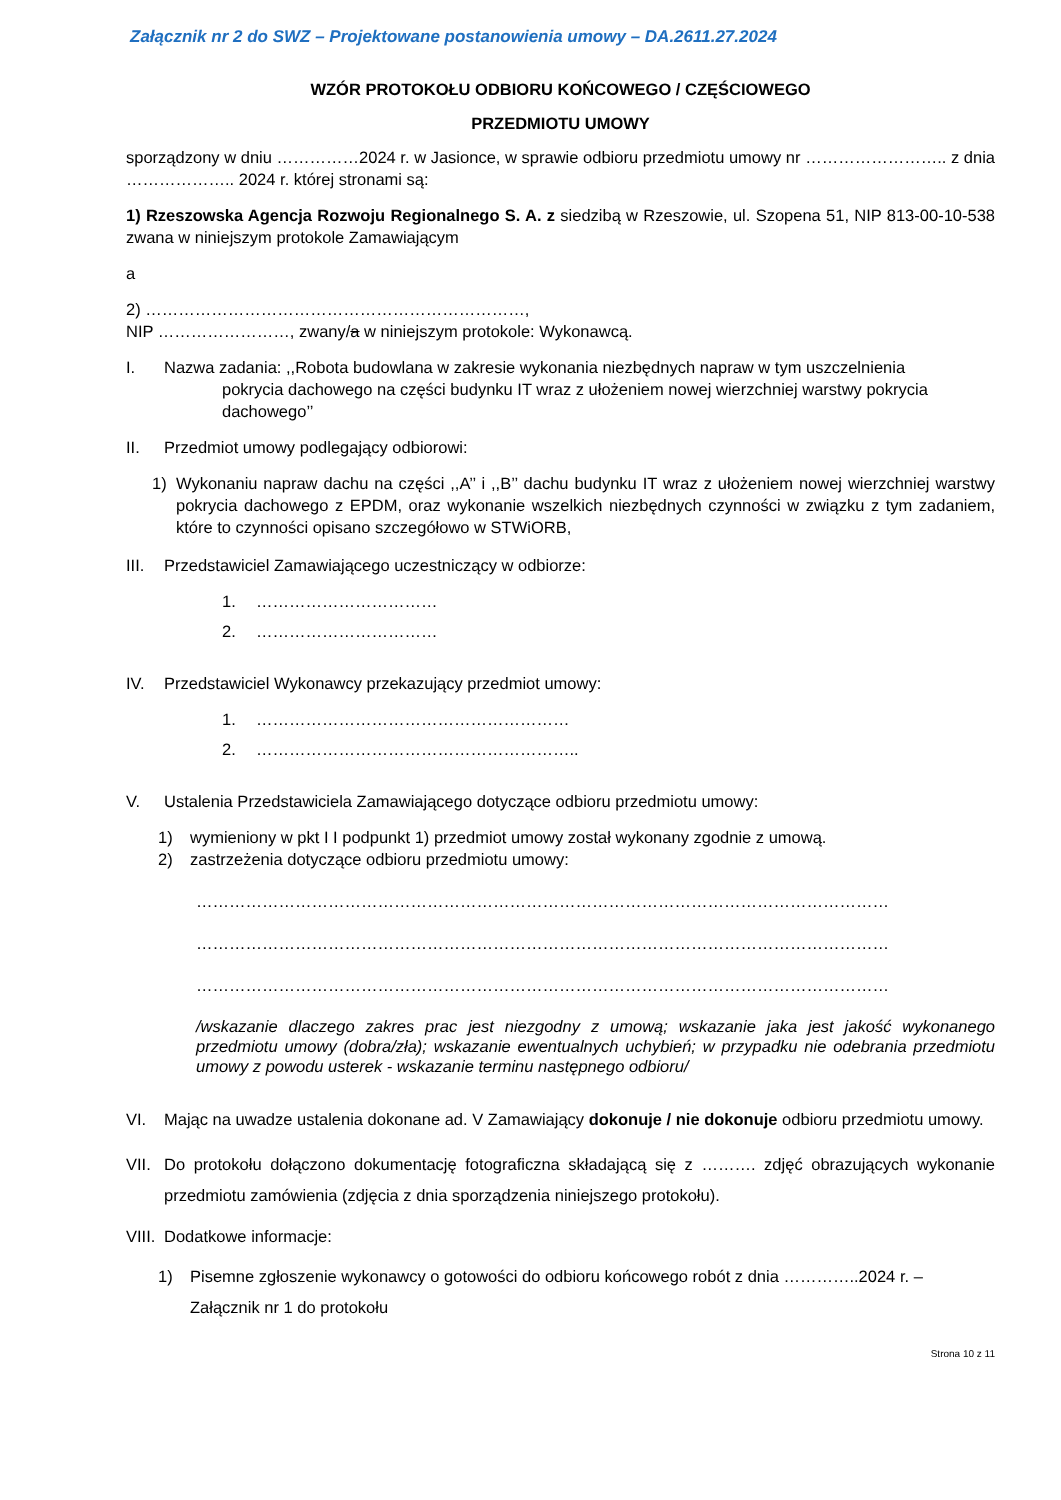Załącznik nr 2 do SWZ – Projektowane postanowienia umowy – DA.2611.27.2024
WZÓR PROTOKOŁU ODBIORU KOŃCOWEGO / CZĘŚCIOWEGO
PRZEDMIOTU UMOWY
sporządzony w dniu ……………2024 r. w Jasionce, w sprawie odbioru przedmiotu umowy nr …………………….. z dnia ……………….. 2024 r. której stronami są:
1) Rzeszowska Agencja Rozwoju Regionalnego S. A. z siedzibą w Rzeszowie, ul. Szopena 51, NIP 813-00-10-538 zwana w niniejszym protokole Zamawiającym
a
2) ……………………………………………………………,
NIP ……………………, zwany/a w niniejszym protokole: Wykonawcą.
I. Nazwa zadania: ,,Robota budowlana w zakresie wykonania niezbędnych napraw w tym uszczelnienia
pokrycia dachowego na części budynku IT wraz z ułożeniem nowej wierzchniej warstwy pokrycia dachowego’’
II. Przedmiot umowy podlegający odbiorowi:
1) Wykonaniu napraw dachu na części ,,A’’ i ,,B’’ dachu budynku IT wraz z ułożeniem nowej wierzchniej warstwy pokrycia dachowego z EPDM, oraz wykonanie wszelkich niezbędnych czynności w związku z tym zadaniem, które to czynności opisano szczegółowo w STWiORB,
III.
Przedstawiciel Zamawiającego uczestniczący w odbiorze:
1. ……………………………
2. ……………………………
IV. Przedstawiciel Wykonawcy przekazujący przedmiot umowy:
1. …………………………………………………
2. …………………………………………………..
V. Ustalenia Przedstawiciela Zamawiającego dotyczące odbioru przedmiotu umowy:
1) wymieniony w pkt I I podpunkt 1) przedmiot umowy został wykonany zgodnie z umową.
2) zastrzeżenia dotyczące odbioru przedmiotu umowy:
………………………………………………………………………………………………………………
………………………………………………………………………………………………………………
………………………………………………………………………………………………………………
/wskazanie dlaczego zakres prac jest niezgodny z umową; wskazanie jaka jest jakość wykonanego przedmiotu umowy (dobra/zła); wskazanie ewentualnych uchybień; w przypadku nie odebrania przedmiotu umowy z powodu usterek - wskazanie terminu następnego odbioru/
VI. Mając na uwadze ustalenia dokonane ad. V Zamawiający dokonuje / nie dokonuje odbioru przedmiotu umowy.
VII.
Do protokołu dołączono dokumentację fotograficzna składającą się z ………. zdjęć obrazujących wykonanie przedmiotu zamówienia (zdjęcia z dnia sporządzenia niniejszego protokołu).
VIII.
Dodatkowe informacje:
1) Pisemne zgłoszenie wykonawcy o gotowości do odbioru końcowego robót z dnia …………..2024 r. – Załącznik nr 1 do protokołu
Strona 10 z 11